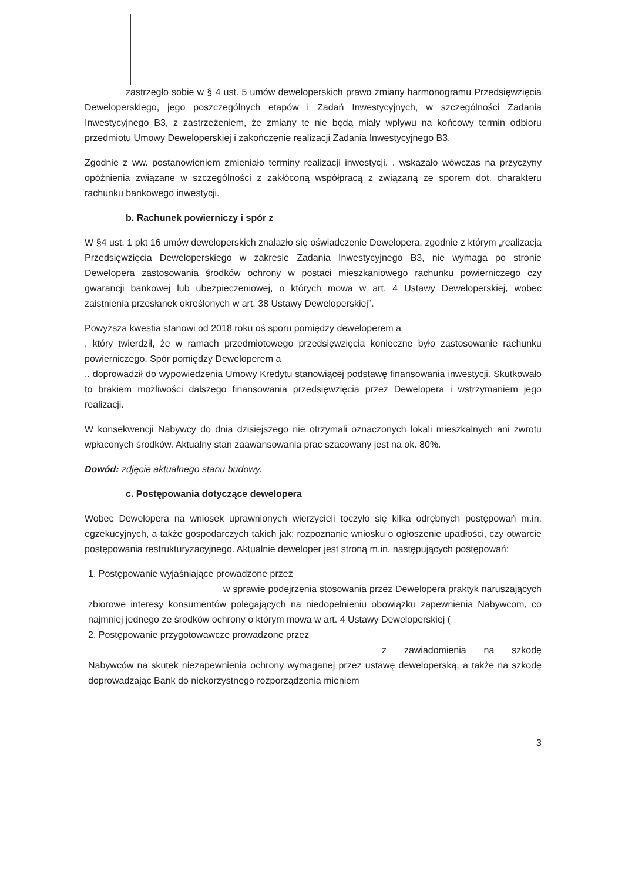zastrzegło sobie w § 4 ust. 5 umów deweloperskich prawo zmiany harmonogramu Przedsięwzięcia Deweloperskiego, jego poszczególnych etapów i Zadań Inwestycyjnych, w szczególności Zadania Inwestycyjnego B3, z zastrzeżeniem, że zmiany te nie będą miały wpływu na końcowy termin odbioru przedmiotu Umowy Deweloperskiej i zakończenie realizacji Zadania Inwestycyjnego B3.
Zgodnie z ww. postanowieniem zmieniało terminy realizacji inwestycji. . wskazało wówczas na przyczyny opóźnienia związane w szczególności z zakłóconą współpracą z związaną ze sporem dot. charakteru rachunku bankowego inwestycji.
b. Rachunek powierniczy i spór z
W §4 ust. 1 pkt 16 umów deweloperskich znalazło się oświadczenie Dewelopera, zgodnie z którym „realizacja Przedsięwzięcia Deweloperskiego w zakresie Zadania Inwestycyjnego B3, nie wymaga po stronie Dewelopera zastosowania środków ochrony w postaci mieszkaniowego rachunku powierniczego czy gwarancji bankowej lub ubezpieczeniowej, o których mowa w art. 4 Ustawy Deweloperskiej, wobec zaistnienia przesłanek określonych w art. 38 Ustawy Deweloperskiej”.
Powyższa kwestia stanowi od 2018 roku oś sporu pomiędzy deweloperem a
, który twierdził, że w ramach przedmiotowego przedsięwzięcia konieczne było zastosowanie rachunku powierniczego. Spór pomiędzy Deweloperem a
.. doprowadził do wypowiedzenia Umowy Kredytu stanowiącej podstawę finansowania inwestycji. Skutkowało to brakiem możliwości dalszego finansowania przedsięwzięcia przez Dewelopera i wstrzymaniem jego realizacji.
W konsekwencji Nabywcy do dnia dzisiejszego nie otrzymali oznaczonych lokali mieszkalnych ani zwrotu wpłaconych środków. Aktualny stan zaawansowania prac szacowany jest na ok. 80%.
Dowód: zdjęcie aktualnego stanu budowy.
c. Postępowania dotyczące dewelopera
Wobec Dewelopera na wniosek uprawnionych wierzycieli toczyło się kilka odrębnych postępowań m.in. egzekucyjnych, a także gospodarczych takich jak: rozpoznanie wniosku o ogłoszenie upadłości, czy otwarcie postępowania restrukturyzacyjnego. Aktualnie deweloper jest stroną m.in. następujących postępowań:
1. Postępowanie wyjaśniające prowadzone przez
w sprawie podejrzenia stosowania przez Dewelopera praktyk naruszających zbiorowe interesy konsumentów polegających na niedopełnieniu obowiązku zapewnienia Nabywcom, co najmniej jednego ze środków ochrony o którym mowa w art. 4 Ustawy Deweloperskiej (
2. Postępowanie przygotowawcze prowadzone przez
z zawiadomienia na szkodę Nabywców na skutek niezapewnienia ochrony wymaganej przez ustawę deweloperską, a także na szkodę doprowadzając Bank do niekorzystnego rozporządzenia mieniem
3